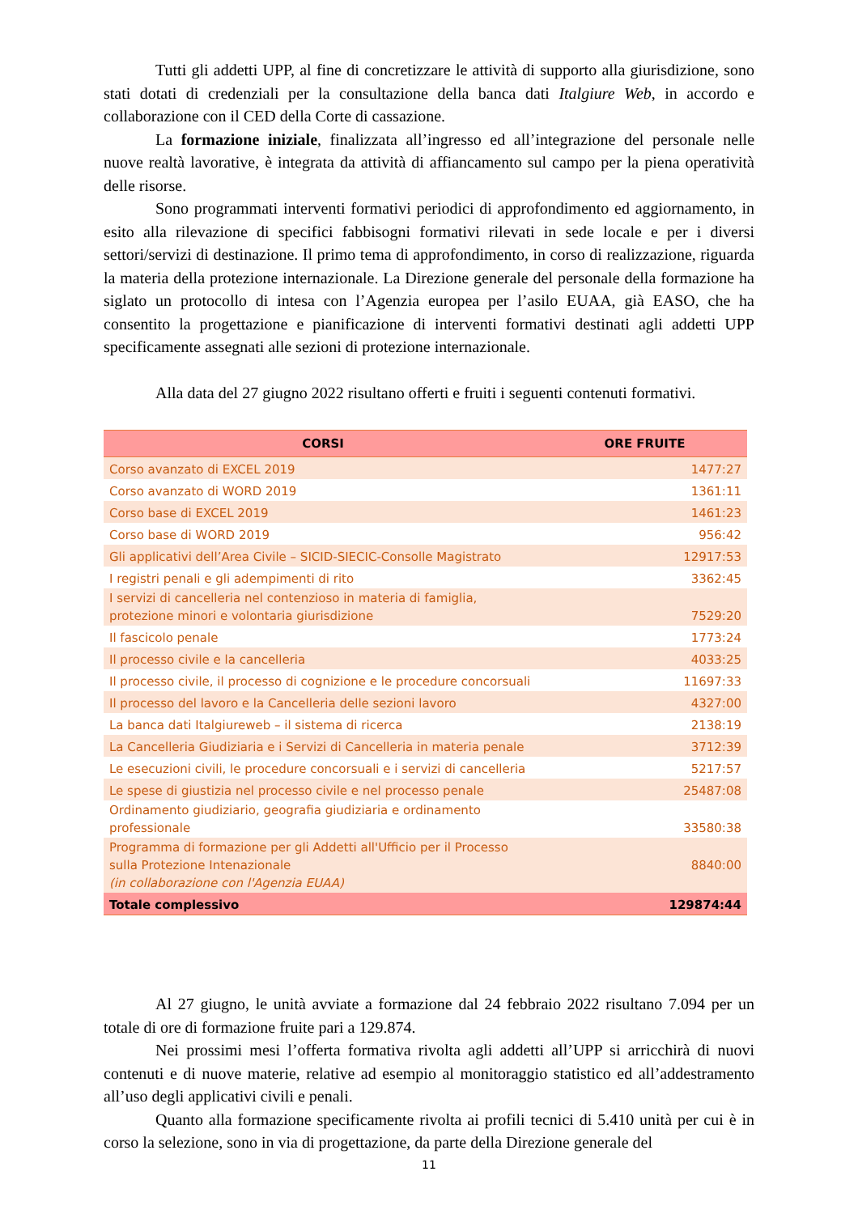Tutti gli addetti UPP, al fine di concretizzare le attività di supporto alla giurisdizione, sono stati dotati di credenziali per la consultazione della banca dati Italgiure Web, in accordo e collaborazione con il CED della Corte di cassazione.
La formazione iniziale, finalizzata all’ingresso ed all’integrazione del personale nelle nuove realtà lavorative, è integrata da attività di affiancamento sul campo per la piena operatività delle risorse.
Sono programmati interventi formativi periodici di approfondimento ed aggiornamento, in esito alla rilevazione di specifici fabbisogni formativi rilevati in sede locale e per i diversi settori/servizi di destinazione. Il primo tema di approfondimento, in corso di realizzazione, riguarda la materia della protezione internazionale. La Direzione generale del personale della formazione ha siglato un protocollo di intesa con l’Agenzia europea per l’asilo EUAA, già EASO, che ha consentito la progettazione e pianificazione di interventi formativi destinati agli addetti UPP specificamente assegnati alle sezioni di protezione internazionale.
Alla data del 27 giugno 2022 risultano offerti e fruiti i seguenti contenuti formativi.
| CORSI | ORE FRUITE |
| --- | --- |
| Corso avanzato di EXCEL 2019 | 1477:27 |
| Corso avanzato di WORD 2019 | 1361:11 |
| Corso base di EXCEL 2019 | 1461:23 |
| Corso base di WORD 2019 | 956:42 |
| Gli applicativi dell’Area Civile – SICID-SIECIC-Consolle Magistrato | 12917:53 |
| I registri penali e gli adempimenti di rito | 3362:45 |
| I servizi di cancelleria nel contenzioso in materia di famiglia, protezione minori e volontaria giurisdizione | 7529:20 |
| Il fascicolo penale | 1773:24 |
| Il processo civile e la cancelleria | 4033:25 |
| Il processo civile, il processo di cognizione e le procedure concorsuali | 11697:33 |
| Il processo del lavoro e la Cancelleria delle sezioni lavoro | 4327:00 |
| La banca dati Italgiureweb – il sistema di ricerca | 2138:19 |
| La Cancelleria Giudiziaria e i Servizi di Cancelleria in materia penale | 3712:39 |
| Le esecuzioni civili, le procedure concorsuali e i servizi di cancelleria | 5217:57 |
| Le spese di giustizia nel processo civile e nel processo penale | 25487:08 |
| Ordinamento giudiziario, geografia giudiziaria e ordinamento professionale | 33580:38 |
| Programma di formazione per gli Addetti all'Ufficio per il Processo sulla Protezione Intenazionale (in collaborazione con l'Agenzia EUAA) | 8840:00 |
| Totale complessivo | 129874:44 |
Al 27 giugno, le unità avviate a formazione dal 24 febbraio 2022 risultano 7.094 per un totale di ore di formazione fruite pari a 129.874.
Nei prossimi mesi l’offerta formativa rivolta agli addetti all’UPP si arricchirà di nuovi contenuti e di nuove materie, relative ad esempio al monitoraggio statistico ed all’addestramento all’uso degli applicativi civili e penali.
Quanto alla formazione specificamente rivolta ai profili tecnici di 5.410 unità per cui è in corso la selezione, sono in via di progettazione, da parte della Direzione generale del
11